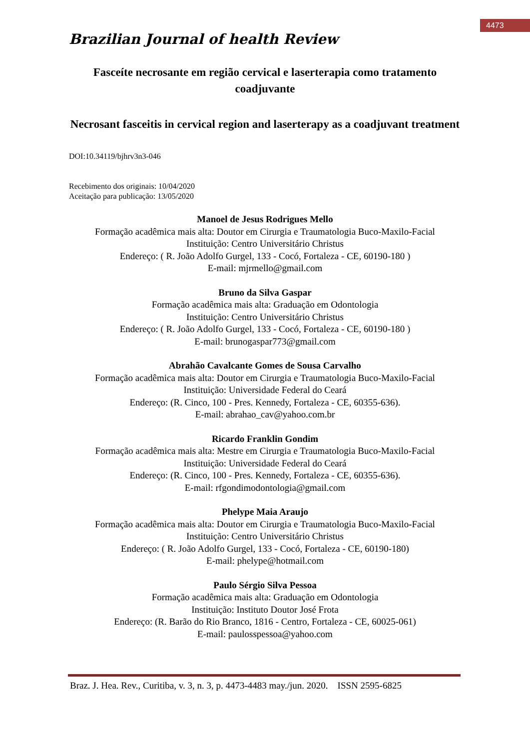4473
Brazilian Journal of health Review
Fasceíte necrosante em região cervical e laserterapia como tratamento coadjuvante
Necrosant fasceitis in cervical region and laserterapy as a coadjuvant treatment
DOI:10.34119/bjhrv3n3-046
Recebimento dos originais: 10/04/2020
Aceitação para publicação: 13/05/2020
Manoel de Jesus Rodrigues Mello
Formação acadêmica mais alta: Doutor em Cirurgia e Traumatologia Buco-Maxilo-Facial
Instituição: Centro Universitário Christus
Endereço: ( R. João Adolfo Gurgel, 133 - Cocó, Fortaleza - CE, 60190-180 )
E-mail: mjrmello@gmail.com
Bruno da Silva Gaspar
Formação acadêmica mais alta: Graduação em Odontologia
Instituição: Centro Universitário Christus
Endereço: ( R. João Adolfo Gurgel, 133 - Cocó, Fortaleza - CE, 60190-180 )
E-mail: brunogaspar773@gmail.com
Abrahão Cavalcante Gomes de Sousa Carvalho
Formação acadêmica mais alta: Doutor em Cirurgia e Traumatologia Buco-Maxilo-Facial
Instituição: Universidade Federal do Ceará
Endereço: (R. Cinco, 100 - Pres. Kennedy, Fortaleza - CE, 60355-636).
E-mail: abrahao_cav@yahoo.com.br
Ricardo Franklin Gondim
Formação acadêmica mais alta: Mestre em Cirurgia e Traumatologia Buco-Maxilo-Facial
Instituição: Universidade Federal do Ceará
Endereço: (R. Cinco, 100 - Pres. Kennedy, Fortaleza - CE, 60355-636).
E-mail: rfgondimodontologia@gmail.com
Phelype Maia Araujo
Formação acadêmica mais alta: Doutor em Cirurgia e Traumatologia Buco-Maxilo-Facial
Instituição: Centro Universitário Christus
Endereço: ( R. João Adolfo Gurgel, 133 - Cocó, Fortaleza - CE, 60190-180)
E-mail: phelype@hotmail.com
Paulo Sérgio Silva Pessoa
Formação acadêmica mais alta: Graduação em Odontologia
Instituição: Instituto Doutor José Frota
Endereço: (R. Barão do Rio Branco, 1816 - Centro, Fortaleza - CE, 60025-061)
E-mail: paulosspessoa@yahoo.com
Braz. J. Hea. Rev., Curitiba, v. 3, n. 3, p. 4473-4483 may./jun. 2020. ISSN 2595-6825